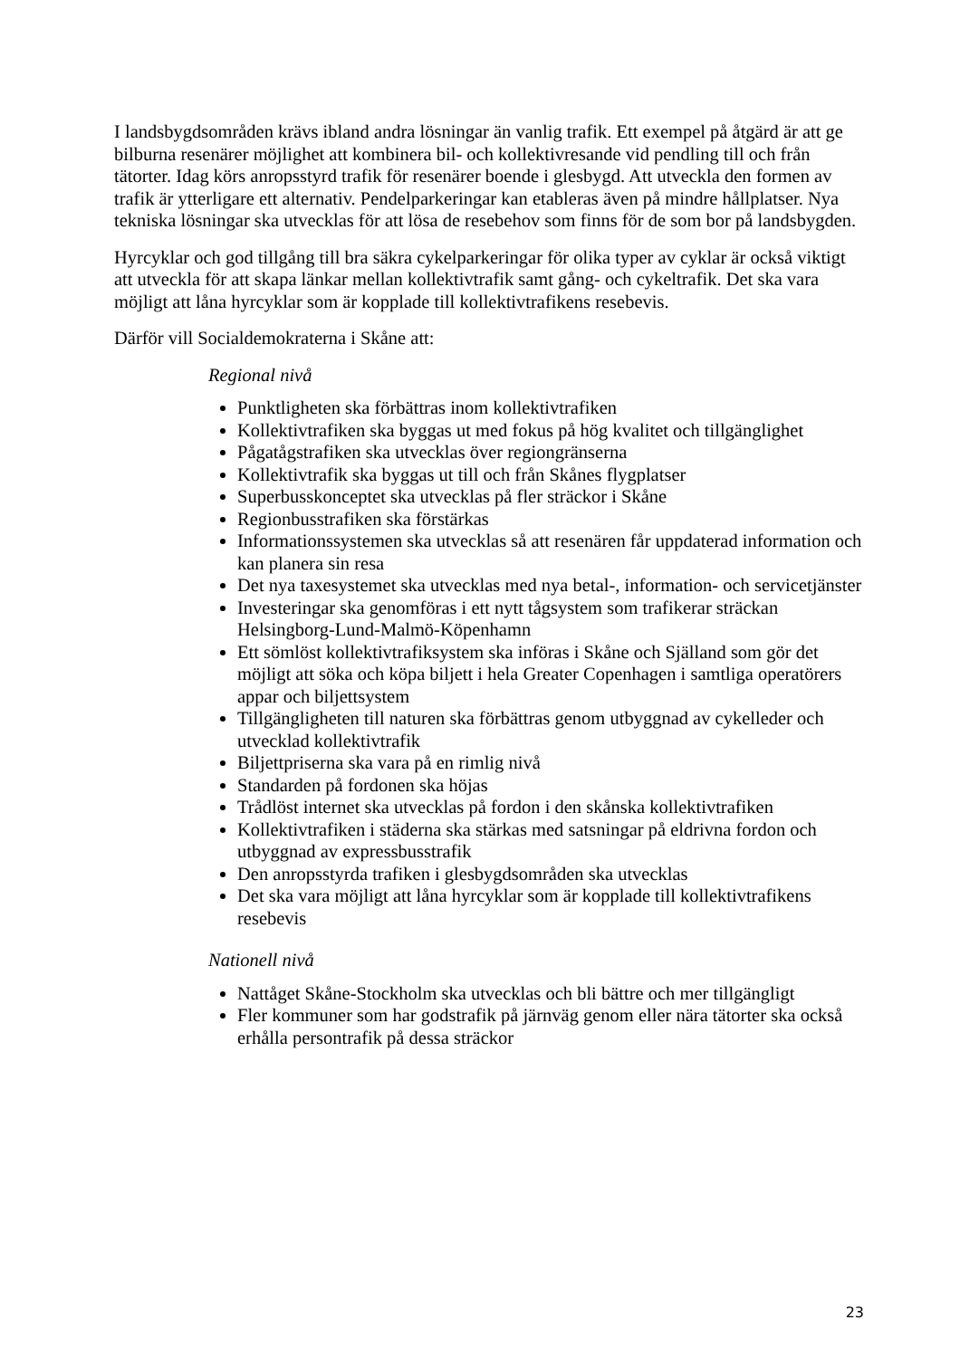I landsbygdsområden krävs ibland andra lösningar än vanlig trafik. Ett exempel på åtgärd är att ge bilburna resenärer möjlighet att kombinera bil- och kollektivresande vid pendling till och från tätorter. Idag körs anropsstyrd trafik för resenärer boende i glesbygd. Att utveckla den formen av trafik är ytterligare ett alternativ. Pendelparkeringar kan etableras även på mindre hållplatser. Nya tekniska lösningar ska utvecklas för att lösa de resebehov som finns för de som bor på landsbygden.
Hyrcyklar och god tillgång till bra säkra cykelparkeringar för olika typer av cyklar är också viktigt att utveckla för att skapa länkar mellan kollektivtrafik samt gång- och cykeltrafik. Det ska vara möjligt att låna hyrcyklar som är kopplade till kollektivtrafikens resebevis.
Därför vill Socialdemokraterna i Skåne att:
Regional nivå
Punktligheten ska förbättras inom kollektivtrafiken
Kollektivtrafiken ska byggas ut med fokus på hög kvalitet och tillgänglighet
Pågatågstrafiken ska utvecklas över regiongränserna
Kollektivtrafik ska byggas ut till och från Skånes flygplatser
Superbusskonceptet ska utvecklas på fler sträckor i Skåne
Regionbusstrafiken ska förstärkas
Informationssystemen ska utvecklas så att resenären får uppdaterad information och kan planera sin resa
Det nya taxesystemet ska utvecklas med nya betal-, information- och servicetjänster
Investeringar ska genomföras i ett nytt tågsystem som trafikerar sträckan Helsingborg-Lund-Malmö-Köpenhamn
Ett sömlöst kollektivtrafiksystem ska införas i Skåne och Själland som gör det möjligt att söka och köpa biljett i hela Greater Copenhagen i samtliga operatörers appar och biljettsystem
Tillgängligheten till naturen ska förbättras genom utbyggnad av cykelleder och utvecklad kollektivtrafik
Biljettpriserna ska vara på en rimlig nivå
Standarden på fordonen ska höjas
Trådlöst internet ska utvecklas på fordon i den skånska kollektivtrafiken
Kollektivtrafiken i städerna ska stärkas med satsningar på eldrivna fordon och utbyggnad av expressbusstrafik
Den anropsstyrda trafiken i glesbygdsområden ska utvecklas
Det ska vara möjligt att låna hyrcyklar som är kopplade till kollektivtrafikens resebevis
Nationell nivå
Nattåget Skåne-Stockholm ska utvecklas och bli bättre och mer tillgängligt
Fler kommuner som har godstrafik på järnväg genom eller nära tätorter ska också erhålla persontrafik på dessa sträckor
23